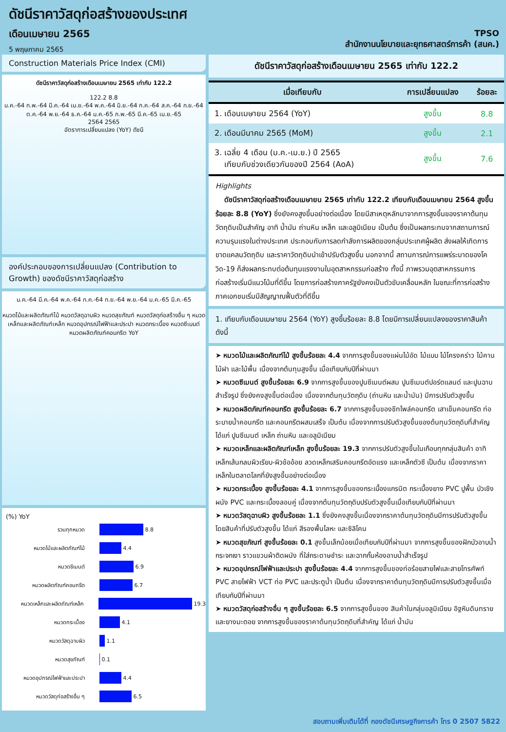ดัชนีราคาวัสดุก่อสร้างของประเทศ
เดือนเมษายน 2565
5 พฤษภาคม 2565
TPSO
สำนักงานนโยบายและยุทธศาสตร์การค้า (สนค.)
Construction Materials Price Index (CMI)
ดัชนีราคาวัสดุก่อสร้างเดือนเมษายน 2565 เท่ากับ 122.2
122.2 8.8
ม.ค.-64 ก.พ.-64 มี.ค.-64 เม.ย.-64 พ.ค.-64 มิ.ย.-64 ก.ค.-64 ส.ค.-64 ก.ย.-64 ต.ค.-64 พ.ย.-64 ธ.ค.-64 ม.ค.-65 ก.พ.-65 มี.ค.-65 เม.ย.-65
2564 2565
อัตราการเปลี่ยนแปลง (YoY) ดัชนี
องค์ประกอบของการเปลี่ยนแปลง (Contribution to Growth) ของดัชนีราคาวัสดุก่อสร้าง
ม.ค.-64 มี.ค.-64 พ.ค.-64 ก.ค.-64 ก.ย.-64 พ.ย.-64 ม.ค.-65 มี.ค.-65
หมวดไม้และผลิตภัณฑ์ไม้ หมวดวัสดุฉาบผิว หมวดสุขภัณฑ์ หมวดวัสดุก่อสร้างอื่น ๆ หมวดเหล็กและผลิตภัณฑ์เหล็ก หมวดอุปกรณ์ไฟฟ้าและประปา หมวดกระเบื้อง หมวดซีเมนต์ หมวดผลิตภัณฑ์คอนกรีต YoY
(%) YoY
รวมทุกหมวด 8.8
หมวดไม้และผลิตภัณฑ์ไม้ 4.4
หมวดซีเมนต์ 6.9
หมวดผลิตภัณฑ์คอนกรีต 6.7
หมวดเหล็กและผลิตภัณฑ์เหล็ก 19.3
หมวดกระเบื้อง 4.1
หมวดวัสดุฉาบผิว 1.1
หมวดสุขภัณฑ์ 0.1
หมวดอุปกรณ์ไฟฟ้าและประปา 4.4
หมวดวัสดุก่อสร้างอื่น ๆ 6.5
ดัชนีราคาวัสดุก่อสร้างเดือนเมษายน 2565 เท่ากับ 122.2
| เมื่อเทียบกับ | การเปลี่ยนแปลง | ร้อยละ |
| --- | --- | --- |
| 1. เดือนเมษายน 2564 (YoY) | สูงขึ้น | 8.8 |
| 2. เดือนมีนาคม 2565 (MoM) | สูงขึ้น | 2.1 |
| 3. เฉลี่ย 4 เดือน (ม.ค.-เม.ย.) ปี 2565 เทียบกับช่วงเดียวกันของปี 2564 (AoA) | สูงขึ้น | 7.6 |
Highlights
ดัชนีราคาวัสดุก่อสร้างเดือนเมษายน 2565 เท่ากับ 122.2 เทียบกับเดือนเมษายน 2564 สูงขึ้นร้อยละ 8.8 (YoY) ซึ่งยังคงสูงขึ้นอย่างต่อเนื่อง โดยมีสาเหตุหลักมาจากการสูงขึ้นของราคาต้นทุนวัตถุดิบเป็นสำคัญ อาทิ น้ำมัน ถ่านหิน เหล็ก และอลูมิเนียม เป็นต้น ซึ่งเป็นผลกระทบจากสถานการณ์ความรุนแรงในต่างประเทศ ประกอบกับการลดกำลังการผลิตของกลุ่มประเทศผู้ผลิต ส่งผลให้เกิดการขาดแคลนวัตถุดิบ และราคาวัตถุดิบนำเข้าปรับตัวสูงขึ้น นอกจากนี้ สถานการณ์การแพร่ระบาดของโควิด-19 ก็ส่งผลกระทบต่อต้นทุนแรงงานในอุตสาหกรรมก่อสร้าง ทั้งนี้ ภาพรวมอุตสาหกรรมการก่อสร้างเริ่มมีแนวโน้มที่ดีขึ้น โดยการก่อสร้างภาครัฐยังคงเป็นตัวขับเคลื่อนหลัก ในขณะที่การก่อสร้างภาคเอกชนเริ่มมีสัญญาณฟื้นตัวที่ดีขึ้น
1. เทียบกับเดือนเมษายน 2564 (YoY) สูงขึ้นร้อยละ 8.8 โดยมีการเปลี่ยนแปลงของราคาสินค้า ดังนี้
➤ หมวดไม้และผลิตภัณฑ์ไม้ สูงขึ้นร้อยละ 4.4 จากการสูงขึ้นของแผ่นไม้อัด ไม้แบบ ไม้โครงคร่าว ไม้คาน ไม้ฝา และไม้พื้น เนื่องจากต้นทุนสูงขึ้น เมื่อเทียบกับปีที่ผ่านมา
➤ หมวดซีเมนต์ สูงขึ้นร้อยละ 6.9 จากการสูงขึ้นของปูนซีเมนต์ผสม ปูนซีเมนต์ปอร์ตแลนด์ และปูนฉาบสำเร็จรูป ซึ่งยังคงสูงขึ้นต่อเนื่อง เนื่องจากต้นทุนวัตถุดิบ (ถ่านหิน และน้ำมัน) มีการปรับตัวสูงขึ้น
➤ หมวดผลิตภัณฑ์คอนกรีต สูงขึ้นร้อยละ 6.7 จากการสูงขึ้นของชีทไพล์คอนกรีต เสาเข็มคอนกรีต ท่อระบายน้ำคอนกรีต และคอนกรีตผสมเสร็จ เป็นต้น เนื่องจากการปรับตัวสูงขึ้นของต้นทุนวัตถุดิบที่สำคัญ ได้แก่ ปูนซีเมนต์ เหล็ก ถ่านหิน และอลูมิเนียม
➤ หมวดเหล็กและผลิตภัณฑ์เหล็ก สูงขึ้นร้อยละ 19.3 จากการปรับตัวสูงขึ้นในเกือบทุกกลุ่มสินค้า อาทิ เหล็กเส้นกลมผิวเรียบ-ผิวข้ออ้อย ลวดเหล็กเสริมคอนกรีตอัดแรง และเหล็กตัวซี เป็นต้น เนื่องจากราคาเหล็กในตลาดโลกที่ยังสูงขึ้นอย่างต่อเนื่อง
➤ หมวดกระเบื้อง สูงขึ้นร้อยละ 4.1 จากการสูงขึ้นของกระเบื้องแกรนิต กระเบื้องยาง PVC ปูพื้น บัวเชิงผนัง PVC และกระเบื้องลอนคู่ เนื่องจากต้นทุนวัตถุดิบปรับตัวสูงขึ้นเมื่อเทียบกับปีที่ผ่านมา
➤ หมวดวัสดุฉาบผิว สูงขึ้นร้อยละ 1.1 ซึ่งยังคงสูงขึ้นเนื่องจากราคาต้นทุนวัตถุดิบมีการปรับตัวสูงขึ้น โดยสินค้าที่ปรับตัวสูงขึ้น ได้แก่ สีรองพื้นโลหะ และซิลิโคน
➤ หมวดสุขภัณฑ์ สูงขึ้นร้อยละ 0.1 สูงขึ้นเล็กน้อยเมื่อเทียบกับปีที่ผ่านมา จากการสูงขึ้นของฝักบัวอาบน้ำ กระจกเงา ราวแขวนผ้าติดผนัง ที่ใส่กระดาษชำระ และฉากกั้นห้องอาบน้ำสำเร็จรูป
➤ หมวดอุปกรณ์ไฟฟ้าและประปา สูงขึ้นร้อยละ 4.4 จากการสูงขึ้นของท่อร้อยสายไฟและสายโทรศัพท์ PVC สายไฟฟ้า VCT ท่อ PVC และประตูน้ำ เป็นต้น เนื่องจากราคาต้นทุนวัตถุดิบมีการปรับตัวสูงขึ้นเมื่อเทียบกับปีที่ผ่านมา
➤ หมวดวัสดุก่อสร้างอื่น ๆ สูงขึ้นร้อยละ 6.5 จากการสูงขึ้นของ สินค้าในกลุ่มอลูมิเนียม อิฐหินดินทราย และยางมะตอย จากการสูงขึ้นของราคาต้นทุนวัตถุดิบที่สำคัญ ได้แก่ น้ำมัน
สอบถามเพิ่มเติมได้ที่ กองดัชนีเศรษฐกิจการค้า โทร 0 2507 5822